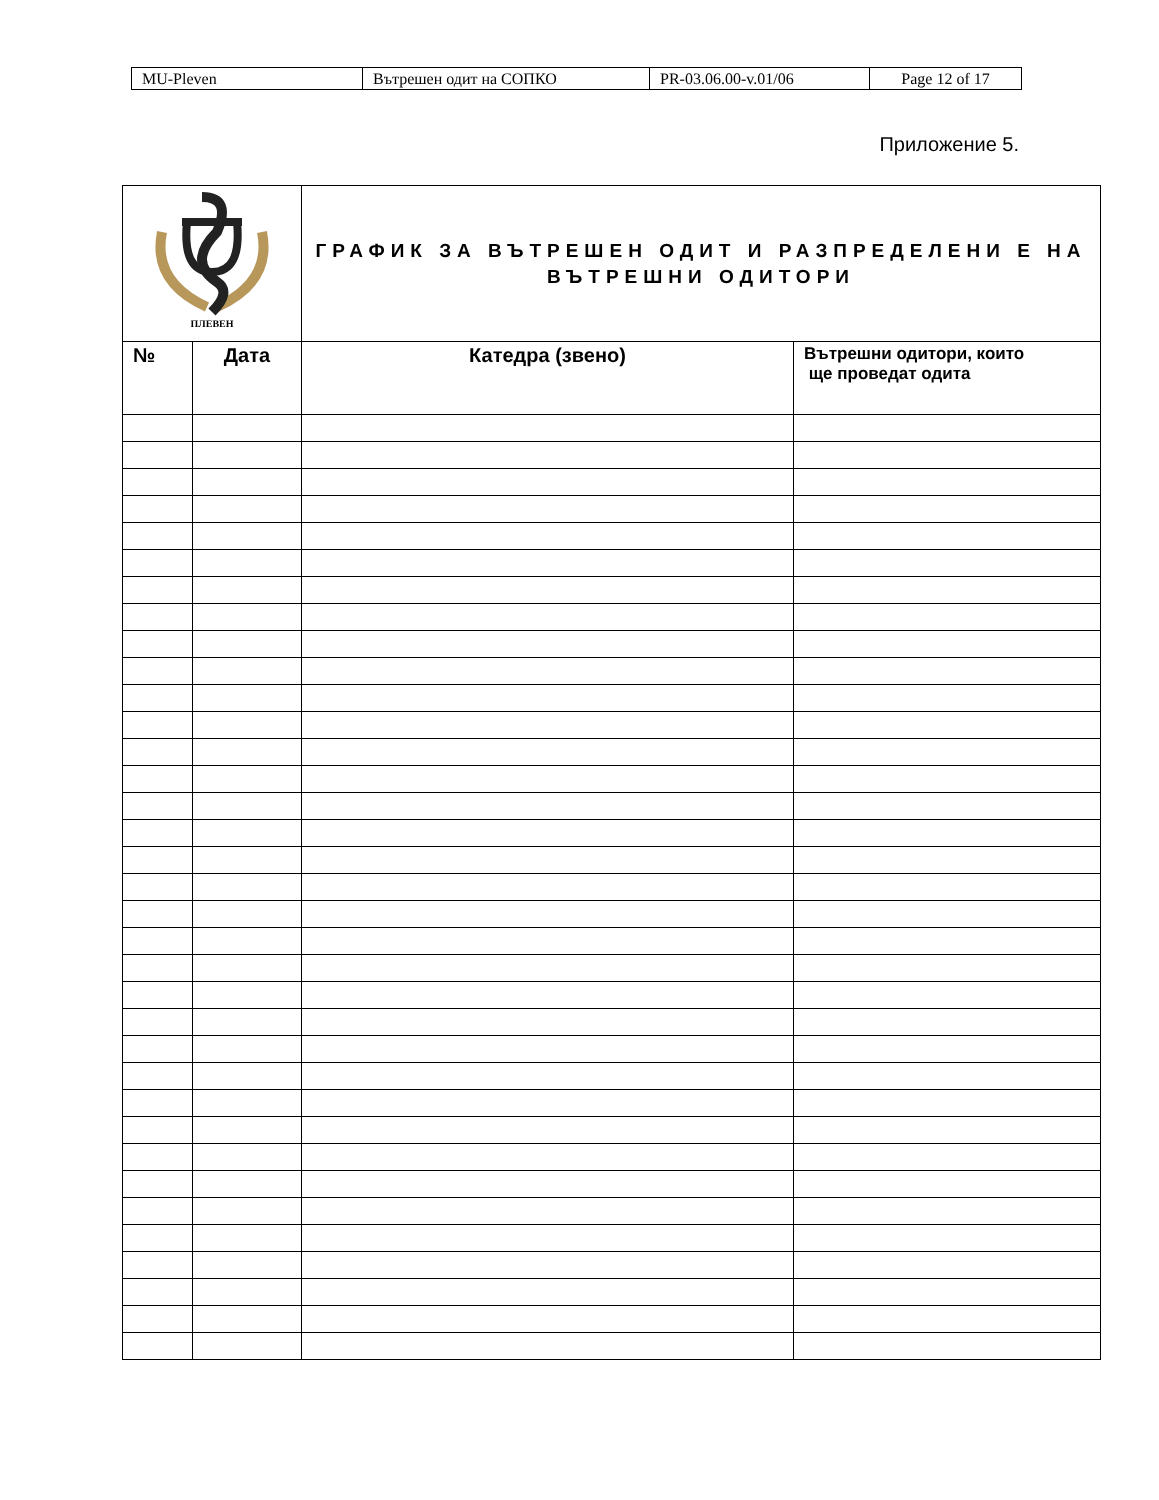| MU-Pleven | Вътрешен одит на СОПКО | PR-03.06.00-v.01/06 | Page 12 of 17 |
Приложение 5.
| ПЛЕВЕН | | ГРАФИК ЗА ВЪТРЕШЕН ОДИТ И РАЗПРЕДЕЛЕНИ Е НА ВЪТРЕШНИ ОДИТОРИ | |
| № | Дата | Катедра (звено) | Вътрешни одитори, които ще проведат одита |